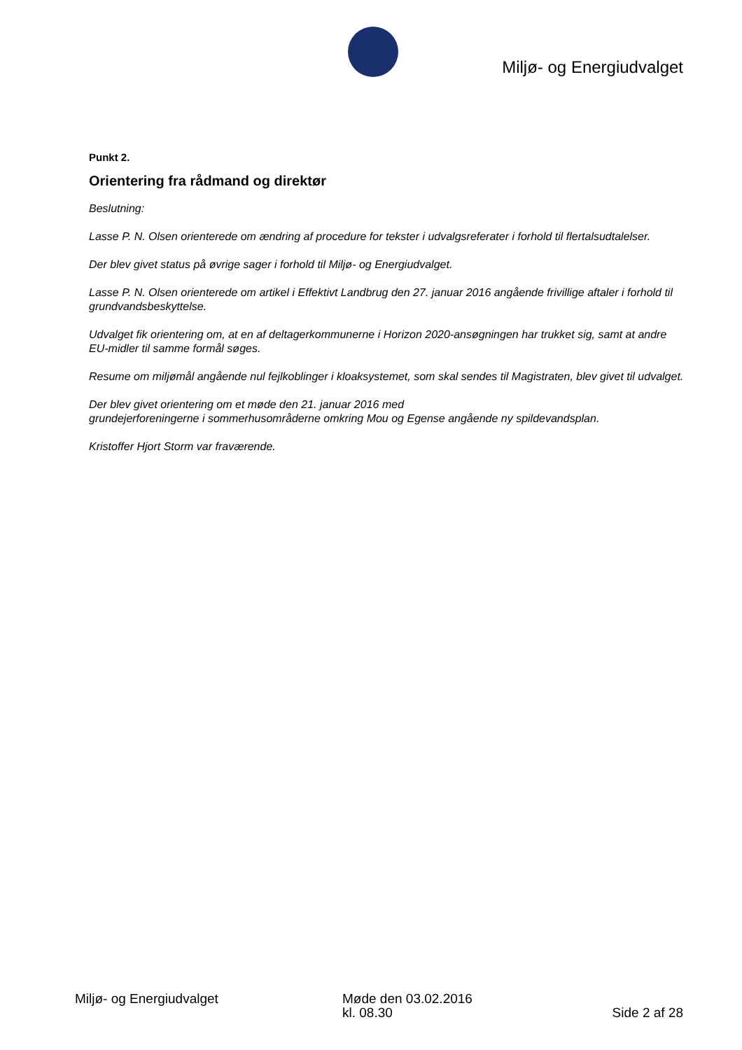Miljø- og Energiudvalget
Punkt 2.
Orientering fra rådmand og direktør
Beslutning:
Lasse P. N. Olsen orienterede om ændring af procedure for tekster i udvalgsreferater i forhold til flertalsudtalelser.
Der blev givet status på øvrige sager i forhold til Miljø- og Energiudvalget.
Lasse P. N. Olsen orienterede om artikel i Effektivt Landbrug den 27. januar 2016 angående frivillige aftaler i forhold til grundvandsbeskyttelse.
Udvalget fik orientering om, at en af deltagerkommunerne i Horizon 2020-ansøgningen har trukket sig, samt at andre EU-midler til samme formål søges.
Resume om miljømål angående nul fejlkoblinger i kloaksystemet, som skal sendes til Magistraten, blev givet til udvalget.
Der blev givet orientering om et møde den 21. januar 2016 med
grundejerforeningerne i sommerhusområderne omkring Mou og Egense angående ny spildevandsplan.
Kristoffer Hjort Storm var fraværende.
Miljø- og Energiudvalget Møde den 03.02.2016
kl. 08.30
Side 2 af 28